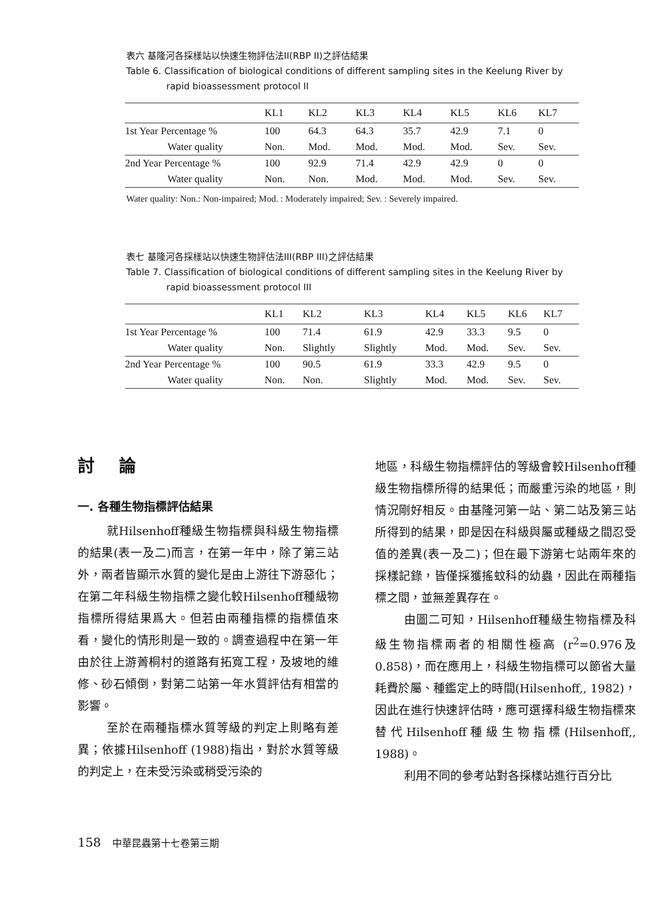表六 基隆河各採樣站以快速生物評估法II(RBP II)之評估結果
Table 6. Classification of biological conditions of different sampling sites in the Keelung River by
rapid bioassessment protocol II
| | KL1 | KL2 | KL3 | KL4 | KL5 | KL6 | KL7 |
| --- | --- | --- | --- | --- | --- | --- | --- |
| 1st Year Percentage % | 100 | 64.3 | 64.3 | 35.7 | 42.9 | 7.1 | 0 |
| Water quality | Non. | Mod. | Mod. | Mod. | Mod. | Sev. | Sev. |
| 2nd Year Percentage % | 100 | 92.9 | 71.4 | 42.9 | 42.9 | 0 | 0 |
| Water quality | Non. | Non. | Mod. | Mod. | Mod. | Sev. | Sev. |
Water quality: Non.: Non-impaired; Mod. : Moderately impaired; Sev. : Severely impaired.
表七 基隆河各採樣站以快速生物評估法III(RBP III)之評估結果
Table 7. Classification of biological conditions of different sampling sites in the Keelung River by
rapid bioassessment protocol III
| | KL1 | KL2 | KL3 | KL4 | KL5 | KL6 | KL7 |
| --- | --- | --- | --- | --- | --- | --- | --- |
| 1st Year Percentage % | 100 | 71.4 | 61.9 | 42.9 | 33.3 | 9.5 | 0 |
| Water quality | Non. | Slightly | Slightly | Mod. | Mod. | Sev. | Sev. |
| 2nd Year Percentage % | 100 | 90.5 | 61.9 | 33.3 | 42.9 | 9.5 | 0 |
| Water quality | Non. | Non. | Slightly | Mod. | Mod. | Sev. | Sev. |
討論
一. 各種生物指標評估結果
就Hilsenhoff種級生物指標與科級生物指標的結果(表一及二)而言，在第一年中，除了第三站外，兩者皆顯示水質的變化是由上游往下游惡化；在第二年科級生物指標之變化較Hilsenhoff種級物指標所得結果爲大。但若由兩種指標的指標值來看，變化的情形則是一致的。調查過程中在第一年由於往上游菁桐村的道路有拓寬工程，及坡地的維修、砂石傾倒，對第二站第一年水質評估有相當的影響。
至於在兩種指標水質等級的判定上則略有差異；依據Hilsenhoff (1988)指出，對於水質等級的判定上，在未受污染或稍受污染的
地區，科級生物指標評估的等級會較Hilsenhoff種級生物指標所得的結果低；而嚴重污染的地區，則情況剛好相反。由基隆河第一站、第二站及第三站所得到的結果，即是因在科級與屬或種級之間忍受值的差異(表一及二)；但在最下游第七站兩年來的採樣記錄，皆僅採獲搖蚊科的幼蟲，因此在兩種指標之間，並無差異存在。
由圖二可知，Hilsenhoff種級生物指標及科級生物指標兩者的相關性極高 (r<sup>2</sup>=0.976及0.858)，而在應用上，科級生物指標可以節省大量耗費於屬、種鑑定上的時間(Hilsenhoff,, 1982)，因此在進行快速評估時，應可選擇科級生物指標來替代Hilsenhoff種級生物指標(Hilsenhoff,, 1988)。
利用不同的參考站對各採樣站進行百分比
158 中華昆蟲第十七卷第三期